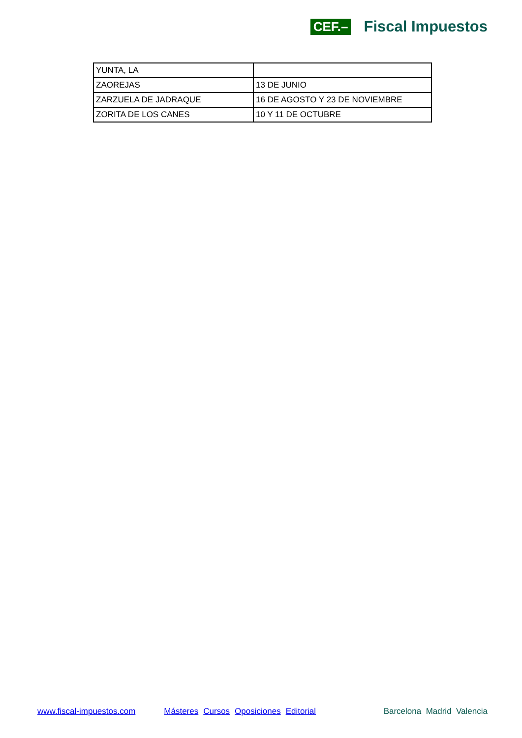CEF.– Fiscal Impuestos
| YUNTA, LA | |
| ZAOREJAS | 13 DE JUNIO |
| ZARZUELA DE JADRAQUE | 16 DE AGOSTO Y 23 DE NOVIEMBRE |
| ZORITA DE LOS CANES | 10 Y 11 DE OCTUBRE |
www.fiscal-impuestos.com Másteres Cursos Oposiciones Editorial Barcelona Madrid Valencia